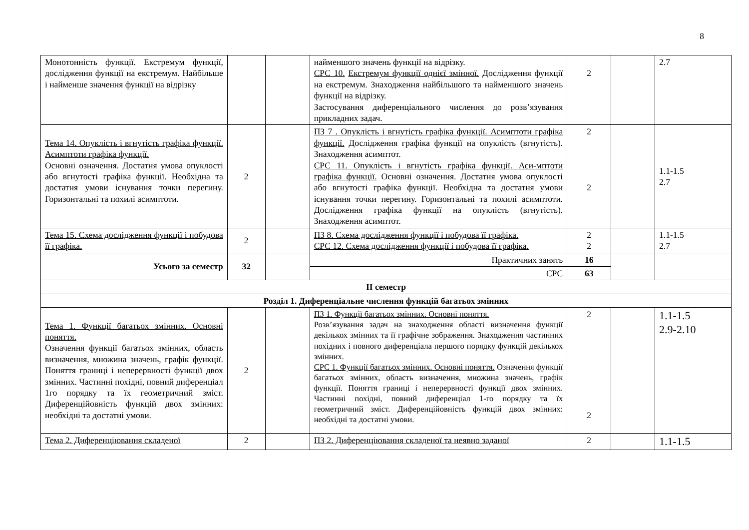8
| Монотонність функції. Екстремум функції, дослідження функції на екстремум. Найбільше і найменше значення функції на відрізку | | | найменшого значень функції на відрізку. СРС 10. Екстремум функції однієї змінної. Дослідження функції на екстремум. Знаходження найбільшого та найменшого значень функції на відрізку. Застосування диференціального числення до розв’язування прикладних задач. | 2 | | 2.7 |
| Тема 14. Опуклість і вгнутість графіка функції. Асимптоти графіка функції. Основні означення. Достатня умова опуклості або вгнутості графіка функції. Необхідна та достатня умови існування точки перегину. Горизонтальні та похилі асимптоти. | 2 | | ПЗ 7 . Опуклість і вгнутість графіка функції. Асимптоти графіка функції. Дослідження графіка функції на опуклість (вгнутість). Знаходження асимптот. СРС 11. Опуклість і вгнутість графіка функції. Аси-мптоти графіка функції. Основні означення. Достатня умова опуклості або вгнутості графіка функції. Необхідна та достатня умови існування точки перегину. Горизонтальні та похилі асимптоти. Дослідження графіка функції на опуклість (вгнутість). Знаходження асимптот. | 2 2 | | 1.1-1.5 2.7 |
| Тема 15. Схема дослідження функції і побудова її графіка. | 2 | | ПЗ 8. Схема дослідження функції і побудова її графіка. СРС 12. Схема дослідження функції і побудова її графіка. | 2 2 | | 1.1-1.5 2.7 |
| Усього за семестр | 32 | | Практичних занять | 16 | | |
| | | | СРС | 63 | | |
| ІІ семестр | | | | | | |
| Розділ 1. Диференціальне числення функцій багатьох змінних | | | | | | |
| Тема 1. Функції багатьох змінних. Основні поняття. Означення функції багатьох змінних, область визначення, множина значень, графік функції. Поняття границі і неперервності функції двох змінних. Частинні похідні, повний диференціал 1го порядку та їх геометричний зміст. Диференційовність функцій двох змінних: необхідні та достатні умови. | 2 | | ПЗ 1. Функції багатьох змінних. Основні поняття. Розв’язування задач на знаходження області визначення функції декількох змінних та її графічне зображення. Знаходження частинних похідних і повного диференціала першого порядку функцій декількох змінних. СРС 1. Функції багатьох змінних. Основні поняття. Означення функції багатьох змінних, область визначення, множина значень, графік функції. Поняття границі і неперервності функції двох змінних. Частинні похідні, повний диференціал 1-го порядку та їх геометричний зміст. Диференційовність функцій двох змінних: необхідні та достатні умови. | 2 2 | | 1.1-1.5 2.9-2.10 |
| Тема 2. Диференціювання складеної | 2 | | ПЗ 2. Диференціювання складеної та неявно заданої | 2 | | 1.1-1.5 |